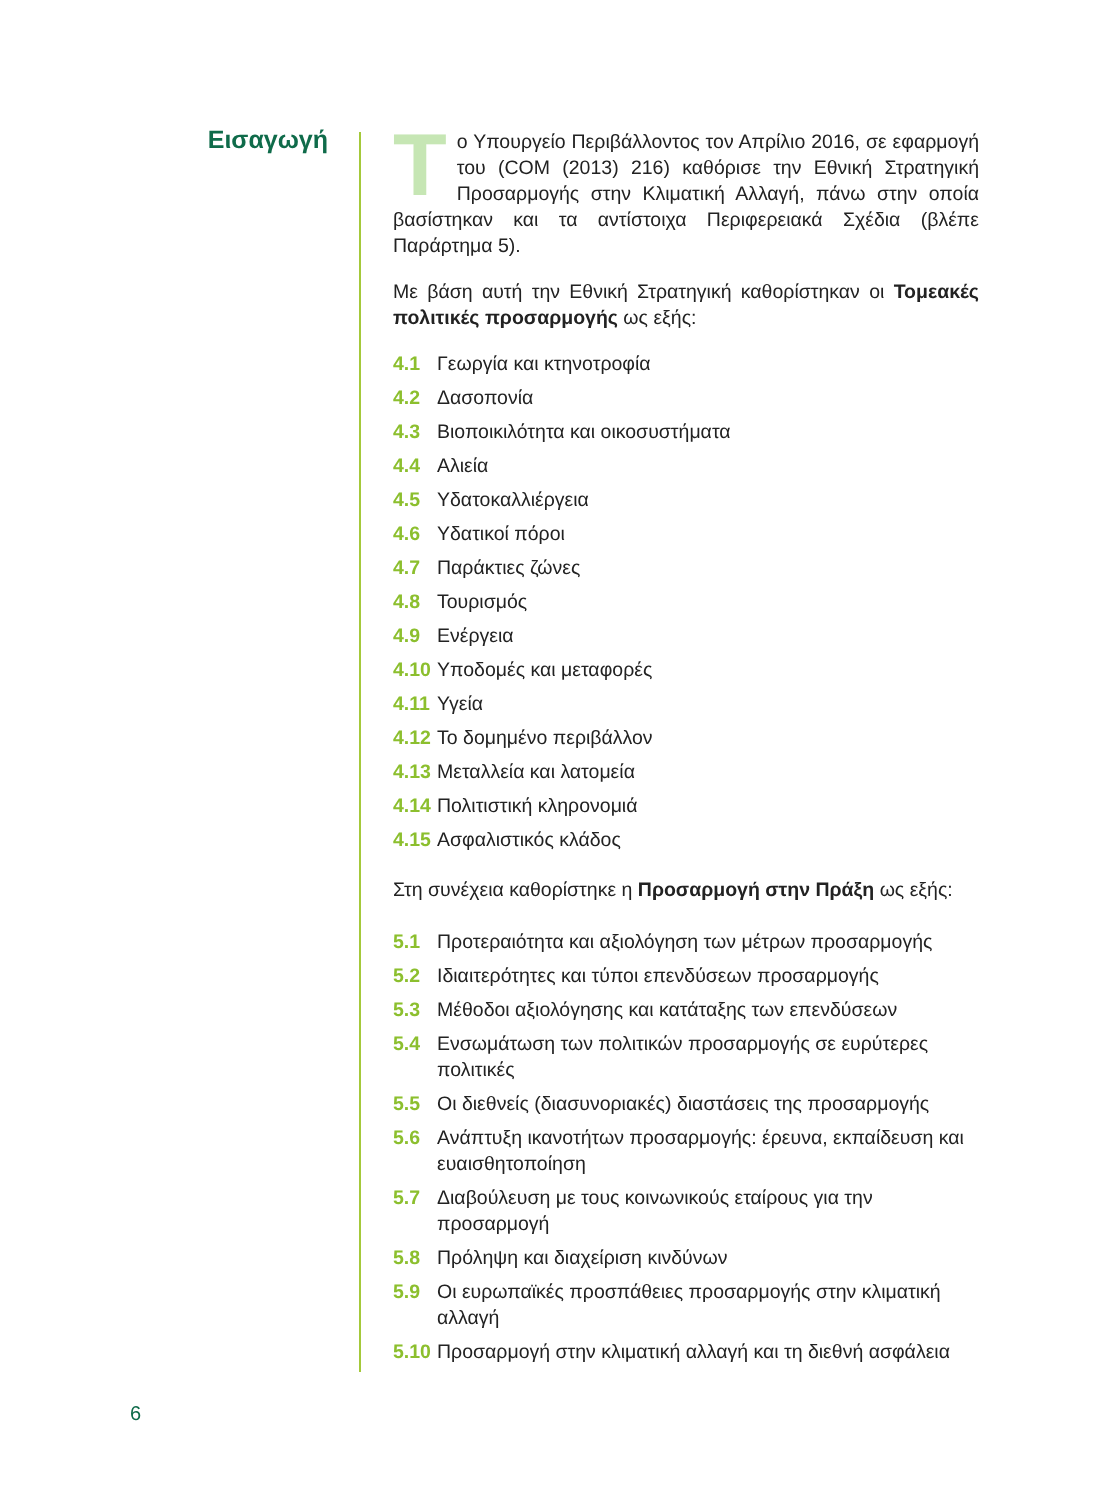Εισαγωγή
Tο Υπουργείο Περιβάλλοντος τον Απρίλιο 2016, σε εφαρμογή του (COM (2013) 216) καθόρισε την Εθνική Στρατηγική Προσαρμογής στην Κλιματική Αλλαγή, πάνω στην οποία βασίστηκαν και τα αντίστοιχα Περιφερειακά Σχέδια (βλέπε Παράρτημα 5).
Με βάση αυτή την Εθνική Στρατηγική καθορίστηκαν οι Τομεακές πολιτικές προσαρμογής ως εξής:
4.1 Γεωργία και κτηνοτροφία
4.2 Δασοπονία
4.3 Βιοποικιλότητα και οικοσυστήματα
4.4 Αλιεία
4.5 Υδατοκαλλιέργεια
4.6 Υδατικοί πόροι
4.7 Παράκτιες ζώνες
4.8 Τουρισμός
4.9 Ενέργεια
4.10 Υποδομές και μεταφορές
4.11 Υγεία
4.12 Το δομημένο περιβάλλον
4.13 Μεταλλεία και λατομεία
4.14 Πολιτιστική κληρονομιά
4.15 Ασφαλιστικός κλάδος
Στη συνέχεια καθορίστηκε η Προσαρμογή στην Πράξη ως εξής:
5.1 Προτεραιότητα και αξιολόγηση των μέτρων προσαρμογής
5.2 Ιδιαιτερότητες και τύποι επενδύσεων προσαρμογής
5.3 Μέθοδοι αξιολόγησης και κατάταξης των επενδύσεων
5.4 Ενσωμάτωση των πολιτικών προσαρμογής σε ευρύτερες πολιτικές
5.5 Οι διεθνείς (διασυνοριακές) διαστάσεις της προσαρμογής
5.6 Ανάπτυξη ικανοτήτων προσαρμογής: έρευνα, εκπαίδευση και ευαισθητοποίηση
5.7 Διαβούλευση με τους κοινωνικούς εταίρους για την προσαρμογή
5.8 Πρόληψη και διαχείριση κινδύνων
5.9 Οι ευρωπαϊκές προσπάθειες προσαρμογής στην κλιματική αλλαγή
5.10 Προσαρμογή στην κλιματική αλλαγή και τη διεθνή ασφάλεια
6